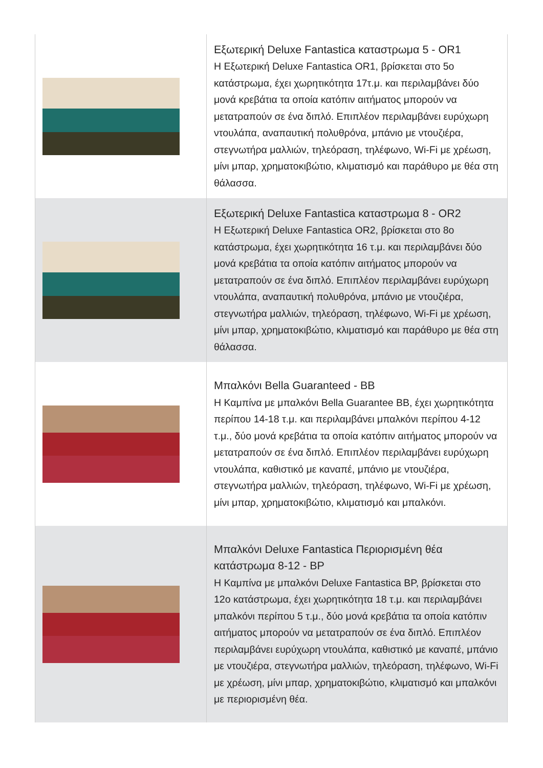| | Εξωτερική Deluxe Fantastica καταστρωμα 5 - OR1 Η Εξωτερική Deluxe Fantastica OR1, βρίσκεται στο 5ο κατάστρωμα, έχει χωρητικότητα 17τ.μ. και περιλαμβάνει δύο μονά κρεβάτια τα οποία κατόπιν αιτήματος μπορούν να μετατραπούν σε ένα διπλό. Επιπλέον περιλαμβάνει ευρύχωρη ντουλάπα, αναπαυτική πολυθρόνα, μπάνιο με ντουζιέρα, στεγνωτήρα μαλλιών, τηλεόραση, τηλέφωνο, Wi-Fi με χρέωση, μίνι μπαρ, χρηματοκιβώτιο, κλιματισμό και παράθυρο με θέα στη θάλασσα. |
| | Εξωτερική Deluxe Fantastica καταστρωμα 8 - OR2 Η Εξωτερική Deluxe Fantastica OR2, βρίσκεται στο 8ο κατάστρωμα, έχει χωρητικότητα 16 τ.μ. και περιλαμβάνει δύο μονά κρεβάτια τα οποία κατόπιν αιτήματος μπορούν να μετατραπούν σε ένα διπλό. Επιπλέον περιλαμβάνει ευρύχωρη ντουλάπα, αναπαυτική πολυθρόνα, μπάνιο με ντουζιέρα, στεγνωτήρα μαλλιών, τηλεόραση, τηλέφωνο, Wi-Fi με χρέωση, μίνι μπαρ, χρηματοκιβώτιο, κλιματισμό και παράθυρο με θέα στη θάλασσα. |
| | Μπαλκόνι Bella Guaranteed - BB Η Καμπίνα με μπαλκόνι Bella Guarantee BB, έχει χωρητικότητα περίπου 14-18 τ.μ. και περιλαμβάνει μπαλκόνι περίπου 4-12 τ.μ., δύο μονά κρεβάτια τα οποία κατόπιν αιτήματος μπορούν να μετατραπούν σε ένα διπλό. Επιπλέον περιλαμβάνει ευρύχωρη ντουλάπα, καθιστικό με καναπέ, μπάνιο με ντουζιέρα, στεγνωτήρα μαλλιών, τηλεόραση, τηλέφωνο, Wi-Fi με χρέωση, μίνι μπαρ, χρηματοκιβώτιο, κλιματισμό και μπαλκόνι. |
| | Μπαλκόνι Deluxe Fantastica Περιορισμένη θέα κατάστρωμα 8-12 - BP Η Καμπίνα με μπαλκόνι Deluxe Fantastica BP, βρίσκεται στο 12ο κατάστρωμα, έχει χωρητικότητα 18 τ.μ. και περιλαμβάνει μπαλκόνι περίπου 5 τ.μ., δύο μονά κρεβάτια τα οποία κατόπιν αιτήματος μπορούν να μετατραπούν σε ένα διπλό. Επιπλέον περιλαμβάνει ευρύχωρη ντουλάπα, καθιστικό με καναπέ, μπάνιο με ντουζιέρα, στεγνωτήρα μαλλιών, τηλεόραση, τηλέφωνο, Wi-Fi με χρέωση, μίνι μπαρ, χρηματοκιβώτιο, κλιματισμό και μπαλκόνι με περιορισμένη θέα. |